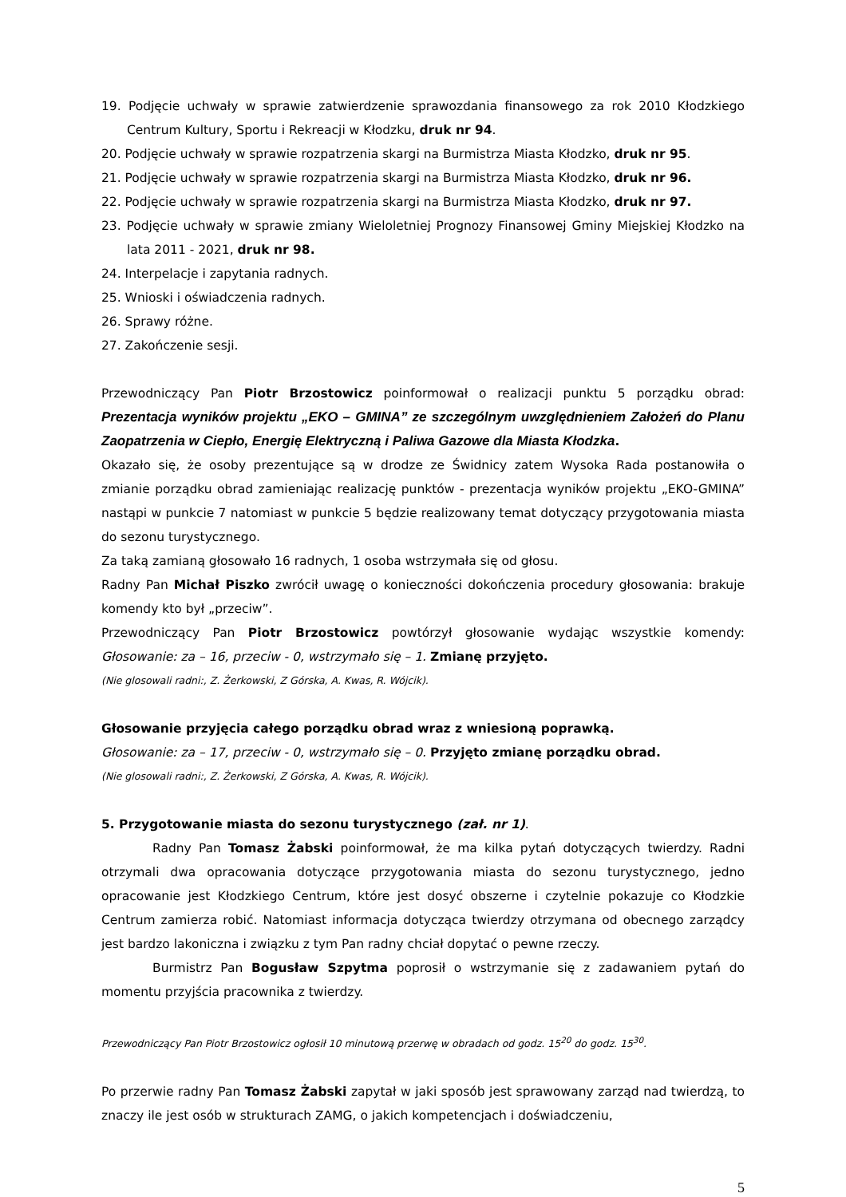19. Podjęcie uchwały w sprawie zatwierdzenie sprawozdania finansowego za rok 2010 Kłodzkiego Centrum Kultury, Sportu i Rekreacji w Kłodzku, druk nr 94.
20. Podjęcie uchwały w sprawie rozpatrzenia skargi na Burmistrza Miasta Kłodzko, druk nr 95.
21. Podjęcie uchwały w sprawie rozpatrzenia skargi na Burmistrza Miasta Kłodzko, druk nr 96.
22. Podjęcie uchwały w sprawie rozpatrzenia skargi na Burmistrza Miasta Kłodzko, druk nr 97.
23. Podjęcie uchwały w sprawie zmiany Wieloletniej Prognozy Finansowej Gminy Miejskiej Kłodzko na lata 2011 - 2021, druk nr 98.
24. Interpelacje i zapytania radnych.
25. Wnioski i oświadczenia radnych.
26. Sprawy różne.
27. Zakończenie sesji.
Przewodniczący Pan Piotr Brzostowicz poinformował o realizacji punktu 5 porządku obrad: Prezentacja wyników projektu „EKO – GMINA” ze szczególnym uwzględnieniem Założeń do Planu Zaopatrzenia w Ciepło, Energię Elektryczną i Paliwa Gazowe dla Miasta Kłodzka.
Okazało się, że osoby prezentujące są w drodze ze Świdnicy zatem Wysoka Rada postanowiła o zmianie porządku obrad zamieniając realizację punktów - prezentacja wyników projektu „EKO-GMINA” nastąpi w punkcie 7 natomiast w punkcie 5 będzie realizowany temat dotyczący przygotowania miasta do sezonu turystycznego.
Za taką zamianą głosowało 16 radnych, 1 osoba wstrzymała się od głosu.
Radny Pan Michał Piszko zwrócił uwagę o konieczności dokończenia procedury głosowania: brakuje komendy kto był „przeciw”.
Przewodniczący Pan Piotr Brzostowicz powtórzył głosowanie wydając wszystkie komendy: Głosowanie: za – 16, przeciw - 0, wstrzymało się – 1. Zmianę przyjęto.
(Nie glosowali radni:, Z. Żerkowski, Z Górska, A. Kwas, R. Wójcik).
Głosowanie przyjęcia całego porządku obrad wraz z wniesioną poprawką.
Głosowanie: za – 17, przeciw - 0, wstrzymało się – 0. Przyjęto zmianę porządku obrad.
(Nie glosowali radni:, Z. Żerkowski, Z Górska, A. Kwas, R. Wójcik).
5. Przygotowanie miasta do sezonu turystycznego (zał. nr 1).
Radny Pan Tomasz Żabski poinformował, że ma kilka pytań dotyczących twierdzy. Radni otrzymali dwa opracowania dotyczące przygotowania miasta do sezonu turystycznego, jedno opracowanie jest Kłodzkiego Centrum, które jest dosyć obszerne i czytelnie pokazuje co Kłodzkie Centrum zamierza robić. Natomiast informacja dotycząca twierdzy otrzymana od obecnego zarządcy jest bardzo lakoniczna i związku z tym Pan radny chciał dopytać o pewne rzeczy.
Burmistrz Pan Bogusław Szpytma poprosił o wstrzymanie się z zadawaniem pytań do momentu przyjścia pracownika z twierdzy.
Przewodniczący Pan Piotr Brzostowicz ogłosił 10 minutową przerwę w obradach od godz. 15<sup>20</sup> do godz. 15<sup>30</sup>.
Po przerwie radny Pan Tomasz Żabski zapytał w jaki sposób jest sprawowany zarząd nad twierdzą, to znaczy ile jest osób w strukturach ZAMG, o jakich kompetencjach i doświadczeniu,
5